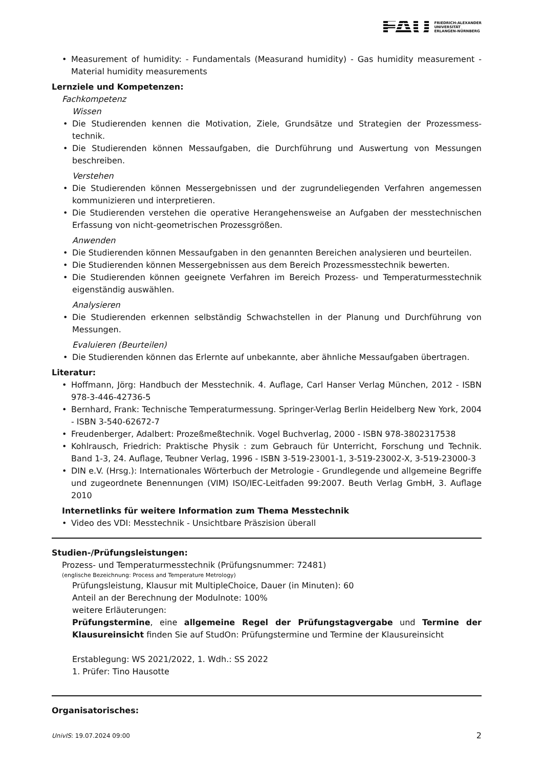FAU FRIEDRICH-ALEXANDER
UNIVERSITÄT
ERLANGEN-NÜRNBERG
Measurement of humidity: - Fundamentals (Measurand humidity) - Gas humidity measurement - Material humidity measurements
Lernziele und Kompetenzen:
Fachkompetenz
Wissen
Die Studierenden kennen die Motivation, Ziele, Grundsätze und Strategien der Prozessmess­technik.
Die Studierenden können Messaufgaben, die Durchführung und Auswertung von Messungen beschreiben.
Verstehen
Die Studierenden können Messergebnissen und der zugrundeliegenden Verfahren angemessen kommunizieren und interpretieren.
Die Studierenden verstehen die operative Herangehensweise an Aufgaben der messtechnischen Erfassung von nicht-geometrischen Prozessgrößen.
Anwenden
Die Studierenden können Messaufgaben in den genannten Bereichen analysieren und beurteilen.
Die Studierenden können Messergebnissen aus dem Bereich Prozessmesstechnik bewerten.
Die Studierenden können geeignete Verfahren im Bereich Prozess- und Temperaturmesstechnik eigenständig auswählen.
Analysieren
Die Studierenden erkennen selbständig Schwachstellen in der Planung und Durchführung von Messungen.
Evaluieren (Beurteilen)
Die Studierenden können das Erlernte auf unbekannte, aber ähnliche Messaufgaben übertragen.
Literatur:
Hoffmann, Jörg: Handbuch der Messtechnik. 4. Auflage, Carl Hanser Verlag München, 2012 - ISBN 978-3-446-42736-5
Bernhard, Frank: Technische Temperaturmessung. Springer-Verlag Berlin Heidelberg New York, 2004 - ISBN 3-540-62672-7
Freudenberger, Adalbert: Prozeßmeßtechnik. Vogel Buchverlag, 2000 - ISBN 978-3802317538
Kohlrausch, Friedrich: Praktische Physik : zum Gebrauch für Unterricht, Forschung und Technik. Band 1-3, 24. Auflage, Teubner Verlag, 1996 - ISBN 3-519-23001-1, 3-519-23002-X, 3-519-23000-3
DIN e.V. (Hrsg.): Internationales Wörterbuch der Metrologie - Grundlegende und allgemeine Begriffe und zugeordnete Benennungen (VIM) ISO/IEC-Leitfaden 99:2007. Beuth Verlag GmbH, 3. Auflage 2010
Internetlinks für weitere Information zum Thema Messtechnik
Video des VDI: Messtechnik - Unsichtbare Präszision überall
Studien-/Prüfungsleistungen:
Prozess- und Temperaturmesstechnik (Prüfungsnummer: 72481)
(englische Bezeichnung: Process and Temperature Metrology)
Prüfungsleistung, Klausur mit MultipleChoice, Dauer (in Minuten): 60
Anteil an der Berechnung der Modulnote: 100%
weitere Erläuterungen:
Prüfungstermine, eine allgemeine Regel der Prüfungstagvergabe und Termine der Klausur­einsicht finden Sie auf StudOn: Prüfungstermine und Termine der Klausureinsicht
Erstablegung: WS 2021/2022, 1. Wdh.: SS 2022
1. Prüfer: Tino Hausotte
Organisatorisches:
UnivIS: 19.07.2024 09:00 2